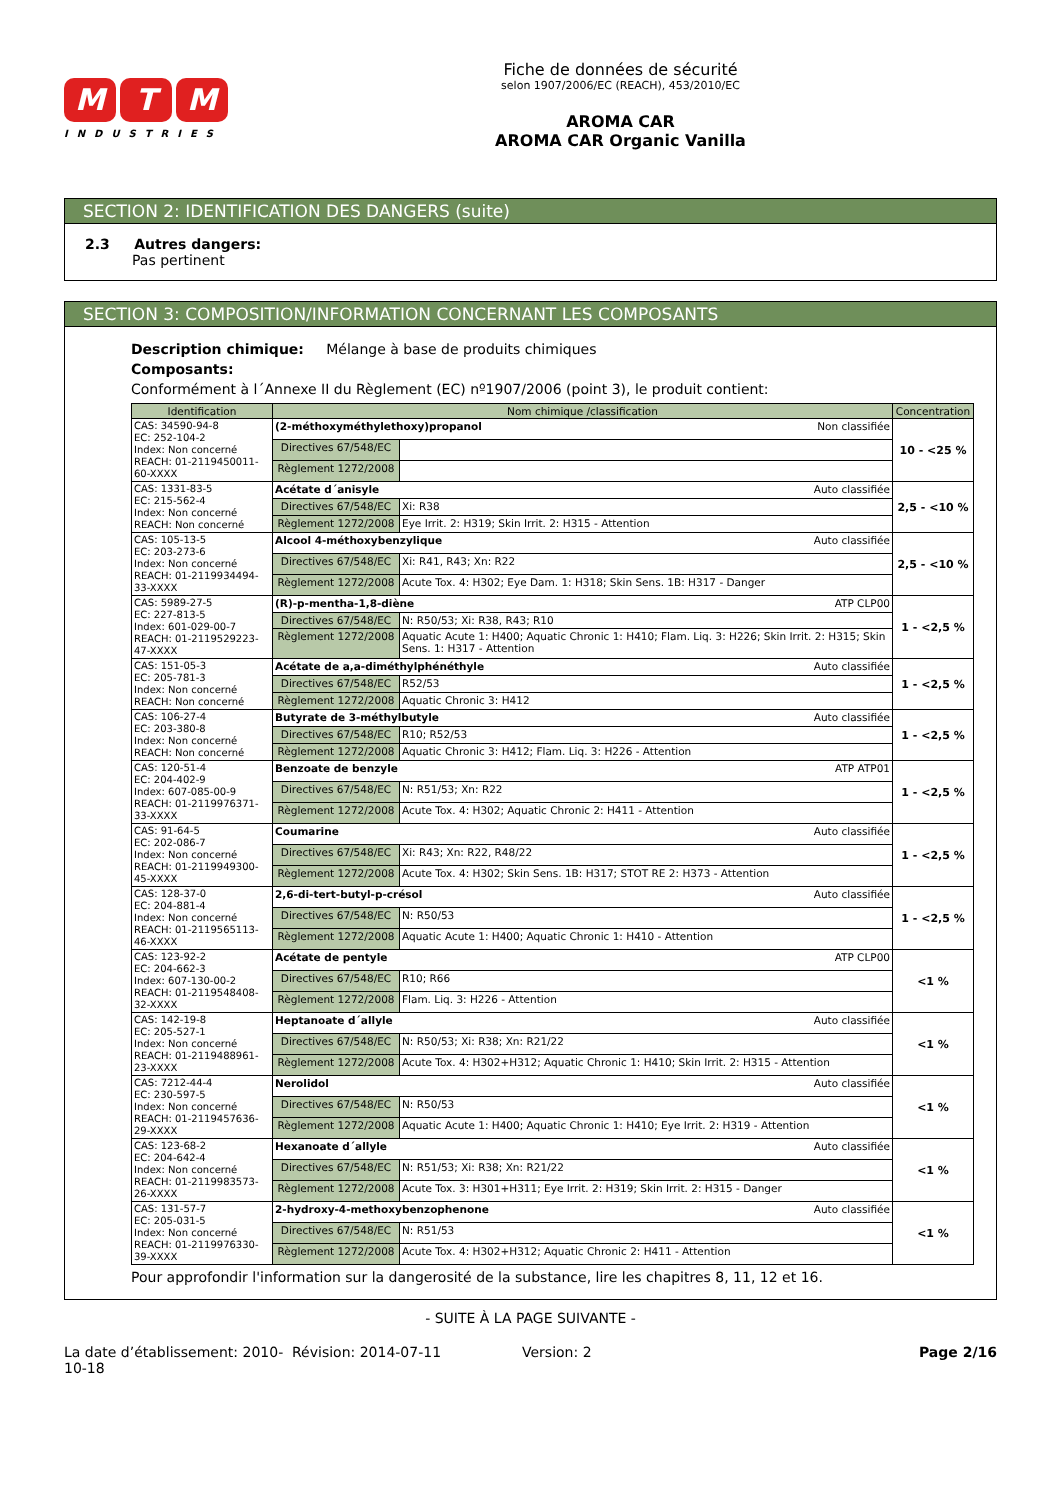M T M
INDUSTRIES
Fiche de données de sécurité
selon 1907/2006/EC (REACH), 453/2010/EC
AROMA CAR
AROMA CAR Organic Vanilla
SECTION 2: IDENTIFICATION DES DANGERS (suite)
2.3 Autres dangers:
Pas pertinent
SECTION 3: COMPOSITION/INFORMATION CONCERNANT LES COMPOSANTS
Description chimique: Mélange à base de produits chimiques
Composants:
Conformément à l´Annexe II du Règlement (EC) nº1907/2006 (point 3), le produit contient:
| Identification | Nom chimique /classification | | Concentration |
| --- | --- | --- | --- |
| CAS: 34590-94-8 EC: 252-104-2 Index: Non concerné REACH: 01-2119450011-60-XXXX | (2-méthoxyméthylethoxy)propanol Non classifiée | | 10 - <25 % |
| | Directives 67/548/EC | | |
| | Règlement 1272/2008 | | |
| CAS: 1331-83-5 EC: 215-562-4 Index: Non concerné REACH: Non concerné | Acétate d´anisyle Auto classifiée | | 2,5 - <10 % |
| | Directives 67/548/EC | Xi: R38 | |
| | Règlement 1272/2008 | Eye Irrit. 2: H319; Skin Irrit. 2: H315 - Attention | |
| CAS: 105-13-5 EC: 203-273-6 Index: Non concerné REACH: 01-2119934494-33-XXXX | Alcool 4-méthoxybenzylique Auto classifiée | | 2,5 - <10 % |
| | Directives 67/548/EC | Xi: R41, R43; Xn: R22 | |
| | Règlement 1272/2008 | Acute Tox. 4: H302; Eye Dam. 1: H318; Skin Sens. 1B: H317 - Danger | |
| CAS: 5989-27-5 EC: 227-813-5 Index: 601-029-00-7 REACH: 01-2119529223-47-XXXX | (R)-p-mentha-1,8-diène ATP CLP00 | | 1 - <2,5 % |
| | Directives 67/548/EC | N: R50/53; Xi: R38, R43; R10 | |
| | Règlement 1272/2008 | Aquatic Acute 1: H400; Aquatic Chronic 1: H410; Flam. Liq. 3: H226; Skin Irrit. 2: H315; Skin Sens. 1: H317 - Attention | |
| CAS: 151-05-3 EC: 205-781-3 Index: Non concerné REACH: Non concerné | Acétate de a,a-diméthylphénéthyle Auto classifiée | | 1 - <2,5 % |
| | Directives 67/548/EC | R52/53 | |
| | Règlement 1272/2008 | Aquatic Chronic 3: H412 | |
| CAS: 106-27-4 EC: 203-380-8 Index: Non concerné REACH: Non concerné | Butyrate de 3-méthylbutyle Auto classifiée | | 1 - <2,5 % |
| | Directives 67/548/EC | R10; R52/53 | |
| | Règlement 1272/2008 | Aquatic Chronic 3: H412; Flam. Liq. 3: H226 - Attention | |
| CAS: 120-51-4 EC: 204-402-9 Index: 607-085-00-9 REACH: 01-2119976371-33-XXXX | Benzoate de benzyle ATP ATP01 | | 1 - <2,5 % |
| | Directives 67/548/EC | N: R51/53; Xn: R22 | |
| | Règlement 1272/2008 | Acute Tox. 4: H302; Aquatic Chronic 2: H411 - Attention | |
| CAS: 91-64-5 EC: 202-086-7 Index: Non concerné REACH: 01-2119949300-45-XXXX | Coumarine Auto classifiée | | 1 - <2,5 % |
| | Directives 67/548/EC | Xi: R43; Xn: R22, R48/22 | |
| | Règlement 1272/2008 | Acute Tox. 4: H302; Skin Sens. 1B: H317; STOT RE 2: H373 - Attention | |
| CAS: 128-37-0 EC: 204-881-4 Index: Non concerné REACH: 01-2119565113-46-XXXX | 2,6-di-tert-butyl-p-crésol Auto classifiée | | 1 - <2,5 % |
| | Directives 67/548/EC | N: R50/53 | |
| | Règlement 1272/2008 | Aquatic Acute 1: H400; Aquatic Chronic 1: H410 - Attention | |
| CAS: 123-92-2 EC: 204-662-3 Index: 607-130-00-2 REACH: 01-2119548408-32-XXXX | Acétate de pentyle ATP CLP00 | | <1 % |
| | Directives 67/548/EC | R10; R66 | |
| | Règlement 1272/2008 | Flam. Liq. 3: H226 - Attention | |
| CAS: 142-19-8 EC: 205-527-1 Index: Non concerné REACH: 01-2119488961-23-XXXX | Heptanoate d´allyle Auto classifiée | | <1 % |
| | Directives 67/548/EC | N: R50/53; Xi: R38; Xn: R21/22 | |
| | Règlement 1272/2008 | Acute Tox. 4: H302+H312; Aquatic Chronic 1: H410; Skin Irrit. 2: H315 - Attention | |
| CAS: 7212-44-4 EC: 230-597-5 Index: Non concerné REACH: 01-2119457636-29-XXXX | Nerolidol Auto classifiée | | <1 % |
| | Directives 67/548/EC | N: R50/53 | |
| | Règlement 1272/2008 | Aquatic Acute 1: H400; Aquatic Chronic 1: H410; Eye Irrit. 2: H319 - Attention | |
| CAS: 123-68-2 EC: 204-642-4 Index: Non concerné REACH: 01-2119983573-26-XXXX | Hexanoate d´allyle Auto classifiée | | <1 % |
| | Directives 67/548/EC | N: R51/53; Xi: R38; Xn: R21/22 | |
| | Règlement 1272/2008 | Acute Tox. 3: H301+H311; Eye Irrit. 2: H319; Skin Irrit. 2: H315 - Danger | |
| CAS: 131-57-7 EC: 205-031-5 Index: Non concerné REACH: 01-2119976330-39-XXXX | 2-hydroxy-4-methoxybenzophenone Auto classifiée | | <1 % |
| | Directives 67/548/EC | N: R51/53 | |
| | Règlement 1272/2008 | Acute Tox. 4: H302+H312; Aquatic Chronic 2: H411 - Attention | |
Pour approfondir l'information sur la dangerosité de la substance, lire les chapitres 8, 11, 12 et 16.
- SUITE À LA PAGE SUIVANTE -
La date d’établissement: 2010-10-18
Révision: 2014-07-11 Version: 2 Page 2/16